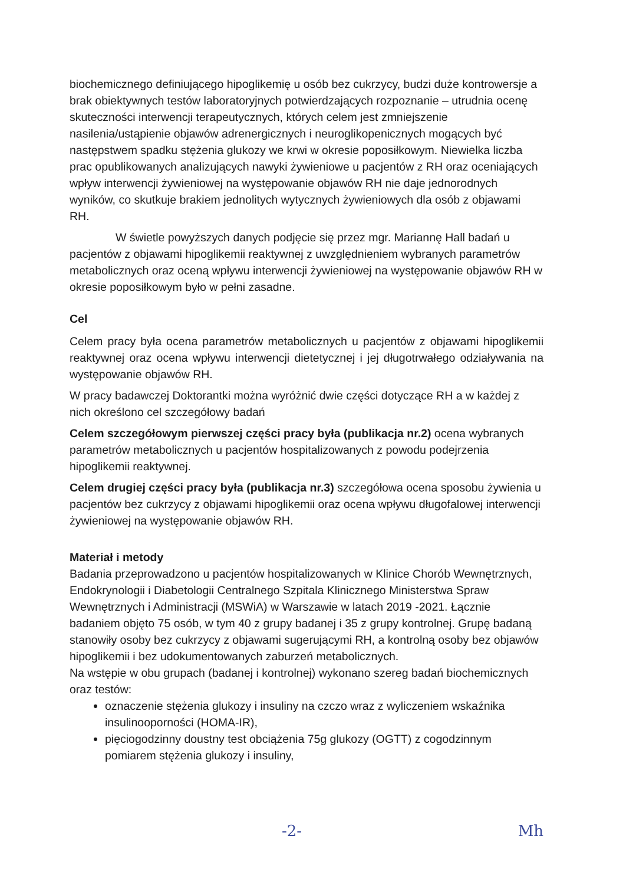biochemicznego definiującego hipoglikemię u osób bez cukrzycy, budzi duże kontrowersje a brak obiektywnych testów laboratoryjnych potwierdzających rozpoznanie – utrudnia ocenę skuteczności interwencji terapeutycznych, których celem jest zmniejszenie nasilenia/ustąpienie objawów adrenergicznych i neuroglikopenicznych mogących być następstwem spadku stężenia glukozy we krwi w okresie poposiłkowym. Niewielka liczba prac opublikowanych analizujących nawyki żywieniowe u pacjentów z RH oraz oceniających wpływ interwencji żywieniowej na występowanie objawów RH nie daje jednorodnych wyników, co skutkuje brakiem jednolitych wytycznych żywieniowych dla osób z objawami RH.
W świetle powyższych danych podjęcie się przez mgr. Mariannę Hall badań u pacjentów z objawami hipoglikemii reaktywnej z uwzględnieniem wybranych parametrów metabolicznych oraz oceną wpływu interwencji żywieniowej na występowanie objawów RH w okresie poposiłkowym było w pełni zasadne.
Cel
Celem pracy była ocena parametrów metabolicznych u pacjentów z objawami hipoglikemii reaktywnej oraz ocena wpływu interwencji dietetycznej i jej długotrwałego odziaływania na występowanie objawów RH.
W pracy badawczej Doktorantki można wyróżnić dwie części dotyczące RH a w każdej z nich określono cel szczegółowy badań
Celem szczegółowym pierwszej części pracy była (publikacja nr.2) ocena wybranych parametrów metabolicznych u pacjentów hospitalizowanych z powodu podejrzenia hipoglikemii reaktywnej.
Celem drugiej części pracy była (publikacja nr.3) szczegółowa ocena sposobu żywienia u pacjentów bez cukrzycy z objawami hipoglikemii oraz ocena wpływu długofalowej interwencji żywieniowej na występowanie objawów RH.
Materiał i metody
Badania przeprowadzono u pacjentów hospitalizowanych w Klinice Chorób Wewnętrznych, Endokrynologii i Diabetologii Centralnego Szpitala Klinicznego Ministerstwa Spraw Wewnętrznych i Administracji (MSWiA) w Warszawie w latach 2019 -2021. Łącznie badaniem objęto 75 osób, w tym 40 z grupy badanej i 35 z grupy kontrolnej. Grupę badaną stanowiły osoby bez cukrzycy z objawami sugerującymi RH, a kontrolną osoby bez objawów hipoglikemii i bez udokumentowanych zaburzeń metabolicznych.
Na wstępie w obu grupach (badanej i kontrolnej) wykonano szereg badań biochemicznych oraz testów:
oznaczenie stężenia glukozy i insuliny na czczo wraz z wyliczeniem wskaźnika insulinooporności (HOMA-IR),
pięciogodzinny doustny test obciążenia 75g glukozy (OGTT) z cogodzinnym pomiarem stężenia glukozy i insuliny,
-2- Mh